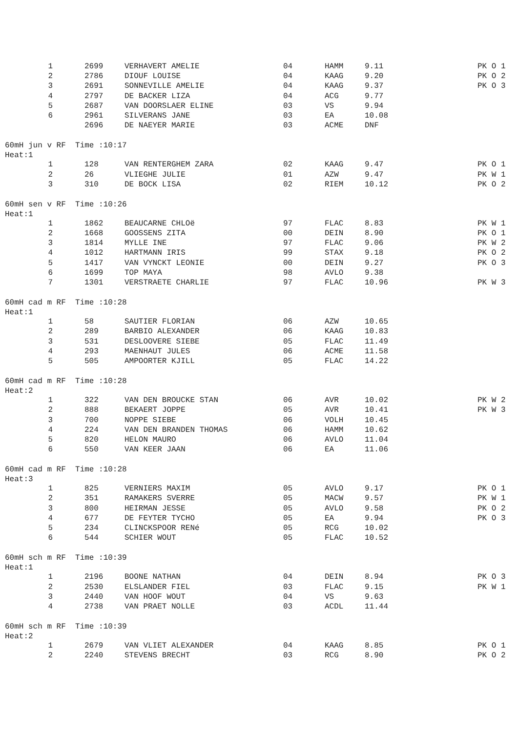| 1 | 2699 | VERHAVERT AMELIE | 04 | HAMM | 9.11 | PK O 1 |
| 2 | 2786 | DIOUF LOUISE | 04 | KAAG | 9.20 | PK O 2 |
| 3 | 2691 | SONNEVILLE AMELIE | 04 | KAAG | 9.37 | PK O 3 |
| 4 | 2797 | DE BACKER LIZA | 04 | ACG | 9.77 | |
| 5 | 2687 | VAN DOORSLAER ELINE | 03 | VS | 9.94 | |
| 6 | 2961 | SILVERANS JANE | 03 | EA | 10.08 | |
| | 2696 | DE NAEYER MARIE | 03 | ACME | DNF | |
60mH jun v RF Time :10:17
Heat:1
| 1 | 128 | VAN RENTERGHEM ZARA | 02 | KAAG | 9.47 | PK O 1 |
| 2 | 26 | VLIEGHE JULIE | 01 | AZW | 9.47 | PK W 1 |
| 3 | 310 | DE BOCK LISA | 02 | RIEM | 10.12 | PK O 2 |
60mH sen v RF Time :10:26
Heat:1
| 1 | 1862 | BEAUCARNE CHLOë | 97 | FLAC | 8.83 | PK W 1 |
| 2 | 1668 | GOOSSENS ZITA | 00 | DEIN | 8.90 | PK O 1 |
| 3 | 1814 | MYLLE INE | 97 | FLAC | 9.06 | PK W 2 |
| 4 | 1012 | HARTMANN IRIS | 99 | STAX | 9.18 | PK O 2 |
| 5 | 1417 | VAN VYNCKT LEONIE | 00 | DEIN | 9.27 | PK O 3 |
| 6 | 1699 | TOP MAYA | 98 | AVLO | 9.38 | |
| 7 | 1301 | VERSTRAETE CHARLIE | 97 | FLAC | 10.96 | PK W 3 |
60mH cad m RF Time :10:28
Heat:1
| 1 | 58 | SAUTIER FLORIAN | 06 | AZW | 10.65 | |
| 2 | 289 | BARBIO ALEXANDER | 06 | KAAG | 10.83 | |
| 3 | 531 | DESLOOVERE SIEBE | 05 | FLAC | 11.49 | |
| 4 | 293 | MAENHAUT JULES | 06 | ACME | 11.58 | |
| 5 | 505 | AMPOORTER KJILL | 05 | FLAC | 14.22 | |
60mH cad m RF Time :10:28
Heat:2
| 1 | 322 | VAN DEN BROUCKE STAN | 06 | AVR | 10.02 | PK W 2 |
| 2 | 888 | BEKAERT JOPPE | 05 | AVR | 10.41 | PK W 3 |
| 3 | 700 | NOPPE SIEBE | 06 | VOLH | 10.45 | |
| 4 | 224 | VAN DEN BRANDEN THOMAS | 06 | HAMM | 10.62 | |
| 5 | 820 | HELON MAURO | 06 | AVLO | 11.04 | |
| 6 | 550 | VAN KEER JAAN | 06 | EA | 11.06 | |
60mH cad m RF Time :10:28
Heat:3
| 1 | 825 | VERNIERS MAXIM | 05 | AVLO | 9.17 | PK O 1 |
| 2 | 351 | RAMAKERS SVERRE | 05 | MACW | 9.57 | PK W 1 |
| 3 | 800 | HEIRMAN JESSE | 05 | AVLO | 9.58 | PK O 2 |
| 4 | 677 | DE FEYTER TYCHO | 05 | EA | 9.94 | PK O 3 |
| 5 | 234 | CLINCKSPOOR RENé | 05 | RCG | 10.02 | |
| 6 | 544 | SCHIER WOUT | 05 | FLAC | 10.52 | |
60mH sch m RF Time :10:39
Heat:1
| 1 | 2196 | BOONE NATHAN | 04 | DEIN | 8.94 | PK O 3 |
| 2 | 2530 | ELSLANDER FIEL | 03 | FLAC | 9.15 | PK W 1 |
| 3 | 2440 | VAN HOOF WOUT | 04 | VS | 9.63 | |
| 4 | 2738 | VAN PRAET NOLLE | 03 | ACDL | 11.44 | |
60mH sch m RF Time :10:39
Heat:2
| 1 | 2679 | VAN VLIET ALEXANDER | 04 | KAAG | 8.85 | PK O 1 |
| 2 | 2240 | STEVENS BRECHT | 03 | RCG | 8.90 | PK O 2 |